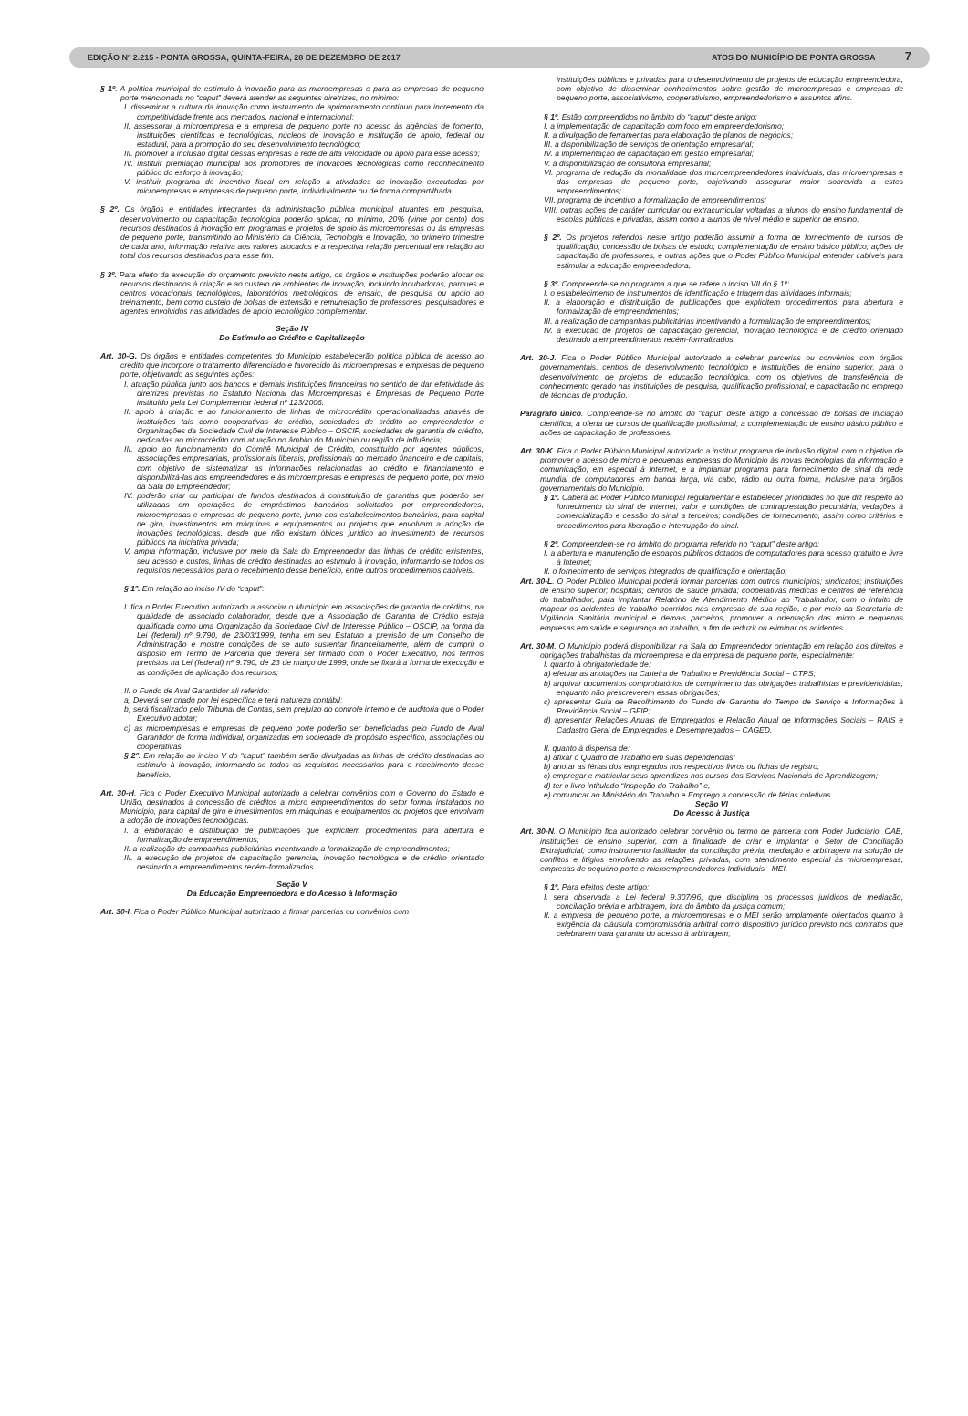EDIÇÃO Nº 2.215 - PONTA GROSSA, QUINTA-FEIRA, 28 DE DEZEMBRO DE 2017 ATOS DO MUNICÍPIO DE PONTA GROSSA 7
§ 1º. A política municipal de estímulo à inovação para as microempresas e para as empresas de pequeno porte mencionada no “caput” deverá atender as seguintes diretrizes, no mínimo:
I. disseminar a cultura da inovação como instrumento de aprimoramento contínuo para incremento da competitividade frente aos mercados, nacional e internacional;
II. assessorar a microempresa e a empresa de pequeno porte no acesso às agências de fomento, instituições científicas e tecnológicas, núcleos de inovação e instituição de apoio, federal ou estadual, para a promoção do seu desenvolvimento tecnológico;
III. promover a inclusão digital dessas empresas à rede de alta velocidade ou apoio para esse acesso;
IV. instituir premiação municipal aos promotores de inovações tecnológicas como reconhecimento público do esforço à inovação;
V. instituir programa de incentivo fiscal em relação a atividades de inovação executadas por microempresas e empresas de pequeno porte, individualmente ou de forma compartilhada.
§ 2º. Os órgãos e entidades integrantes da administração pública municipal atuantes em pesquisa, desenvolvimento ou capacitação tecnológica poderão aplicar, no mínimo, 20% (vinte por cento) dos recursos destinados à inovação em programas e projetos de apoio às microempresas ou às empresas de pequeno porte, transmitindo ao Ministério da Ciência, Tecnologia e Inovação, no primeiro trimestre de cada ano, informação relativa aos valores alocados e a respectiva relação percentual em relação ao total dos recursos destinados para esse fim.
§ 3º. Para efeito da execução do orçamento previsto neste artigo, os órgãos e instituições poderão alocar os recursos destinados à criação e ao custeio de ambientes de inovação, incluindo incubadoras, parques e centros vocacionais tecnológicos, laboratórios metrológicos, de ensaio, de pesquisa ou apoio ao treinamento, bem como custeio de bolsas de extensão e remuneração de professores, pesquisadores e agentes envolvidos nas atividades de apoio tecnológico complementar.
Seção IV
Do Estímulo ao Crédito e Capitalização
Art. 30-G. Os órgãos e entidades competentes do Município estabelecerão política pública de acesso ao crédito que incorpore o tratamento diferenciado e favorecido às microempresas e empresas de pequeno porte, objetivando as seguintes ações:
I. atuação pública junto aos bancos e demais instituições financeiras no sentido de dar efetividade às diretrizes previstas no Estatuto Nacional das Microempresas e Empresas de Pequeno Porte instituído pela Lei Complementar federal nº 123/2006.
II. apoio à criação e ao funcionamento de linhas de microcrédito operacionalizadas através de instituições tais como cooperativas de crédito, sociedades de crédito ao empreendedor e Organizações da Sociedade Civil de Interesse Público – OSCIP, sociedades de garantia de crédito, dedicadas ao microcrédito com atuação no âmbito do Município ou região de influência;
III. apoio ao funcionamento do Comitê Municipal de Crédito, constituído por agentes públicos, associações empresariais, profissionais liberais, profissionais do mercado financeiro e de capitais, com objetivo de sistematizar as informações relacionadas ao crédito e financiamento e disponibilizá-las aos empreendedores e às microempresas e empresas de pequeno porte, por meio da Sala do Empreendedor;
IV. poderão criar ou participar de fundos destinados à constituição de garantias que poderão ser utilizadas em operações de empréstimos bancários solicitados por empreendedores, microempresas e empresas de pequeno porte, junto aos estabelecimentos bancários, para capital de giro, investimentos em máquinas e equipamentos ou projetos que envolvam a adoção de inovações tecnológicas, desde que não existam óbices jurídico ao investimento de recursos públicos na iniciativa privada;
V. ampla informação, inclusive por meio da Sala do Empreendedor das linhas de crédito existentes, seu acesso e custos, linhas de crédito destinadas ao estímulo à inovação, informando-se todos os requisitos necessários para o recebimento desse benefício, entre outros procedimentos cabíveis.
§ 1º. Em relação ao inciso IV do “caput”:
I. fica o Poder Executivo autorizado a associar o Município em associações de garantia de créditos, na qualidade de associado colaborador, desde que a Associação de Garantia de Crédito esteja qualificada como uma Organização da Sociedade Civil de Interesse Público – OSCIP, na forma da Lei (federal) nº 9.790, de 23/03/1999, tenha em seu Estatuto a previsão de um Conselho de Administração e mostre condições de se auto sustentar financeiramente, além de cumprir o disposto em Termo de Parceria que deverá ser firmado com o Poder Executivo, nos termos previstos na Lei (federal) nº 9.790, de 23 de março de 1999, onde se fixará a forma de execução e as condições de aplicação dos recursos;
II. o Fundo de Aval Garantidor ali referido:
a) Deverá ser criado por lei específica e terá natureza contábil;
b) será fiscalizado pelo Tribunal de Contas, sem prejuízo do controle interno e de auditoria que o Poder Executivo adotar;
c) as microempresas e empresas de pequeno porte poderão ser beneficiadas pelo Fundo de Aval Garantidor de forma individual, organizadas em sociedade de propósito específico, associações ou cooperativas.
§ 2º. Em relação ao inciso V do “caput” também serão divulgadas as linhas de crédito destinadas ao estímulo à inovação, informando-se todos os requisitos necessários para o recebimento desse benefício.
Art. 30-H. Fica o Poder Executivo Municipal autorizado a celebrar convênios com o Governo do Estado e União, destinados à concessão de créditos a micro empreendimentos do setor formal instalados no Município, para capital de giro e investimentos em máquinas e equipamentos ou projetos que envolvam a adoção de inovações tecnológicas.
I. a elaboração e distribuição de publicações que explicitem procedimentos para abertura e formalização de empreendimentos;
II. a realização de campanhas publicitárias incentivando a formalização de empreendimentos;
III. a execução de projetos de capacitação gerencial, inovação tecnológica e de crédito orientado destinado a empreendimentos recém-formalizados.
Seção V
Da Educação Empreendedora e do Acesso à Informação
Art. 30-I. Fica o Poder Público Municipal autorizado a firmar parcerias ou convênios com
instituições públicas e privadas para o desenvolvimento de projetos de educação empreendedora, com objetivo de disseminar conhecimentos sobre gestão de microempresas e empresas de pequeno porte, associativismo, cooperativismo, empreendedorismo e assuntos afins.
§ 1º. Estão compreendidos no âmbito do “caput“ deste artigo:
I. a implementação de capacitação com foco em empreendedorismo;
II. a divulgação de ferramentas para elaboração de planos de negócios;
III. a disponibilização de serviços de orientação empresarial;
IV. a implementação de capacitação em gestão empresarial;
V. a disponibilização de consultoria empresarial;
VI. programa de redução da mortalidade dos microempreendedores individuais, das microempresas e das empresas de pequeno porte, objetivando assegurar maior sobrevida a estes empreendimentos;
VII. programa de incentivo a formalização de empreendimentos;
VIII. outras ações de caráter curricular ou extracurricular voltadas a alunos do ensino fundamental de escolas públicas e privadas, assim como a alunos de nível médio e superior de ensino.
§ 2º. Os projetos referidos neste artigo poderão assumir a forma de fornecimento de cursos de qualificação; concessão de bolsas de estudo; complementação de ensino básico público; ações de capacitação de professores, e outras ações que o Poder Público Municipal entender cabíveis para estimular a educação empreendedora.
§ 3º. Compreende-se no programa a que se refere o inciso VII do § 1º:
I. o estabelecimento de instrumentos de identificação e triagem das atividades informais;
II. a elaboração e distribuição de publicações que explicitem procedimentos para abertura e formalização de empreendimentos;
III. a realização de campanhas publicitárias incentivando a formalização de empreendimentos;
IV. a execução de projetos de capacitação gerencial, inovação tecnológica e de crédito orientado destinado a empreendimentos recém-formalizados.
Art. 30-J. Fica o Poder Público Municipal autorizado a celebrar parcerias ou convênios com órgãos governamentais, centros de desenvolvimento tecnológico e instituições de ensino superior, para o desenvolvimento de projetos de educação tecnológica, com os objetivos de transferência de conhecimento gerado nas instituições de pesquisa, qualificação profissional, e capacitação no emprego de técnicas de produção.
Parágrafo único. Compreende-se no âmbito do “caput” deste artigo a concessão de bolsas de iniciação científica; a oferta de cursos de qualificação profissional; a complementação de ensino básico público e ações de capacitação de professores.
Art. 30-K. Fica o Poder Público Municipal autorizado a instituir programa de inclusão digital, com o objetivo de promover o acesso de micro e pequenas empresas do Município às novas tecnologias da informação e comunicação, em especial à Internet, e a implantar programa para fornecimento de sinal da rede mundial de computadores em banda larga, via cabo, rádio ou outra forma, inclusive para órgãos governamentais do Município.
§ 1º. Caberá ao Poder Público Municipal regulamentar e estabelecer prioridades no que diz respeito ao fornecimento do sinal de Internet; valor e condições de contraprestação pecuniária; vedações à comercialização e cessão do sinal a terceiros; condições de fornecimento, assim como critérios e procedimentos para liberação e interrupção do sinal.
§ 2º. Compreendem-se no âmbito do programa referido no “caput” deste artigo:
I. a abertura e manutenção de espaços públicos dotados de computadores para acesso gratuito e livre à Internet;
II. o fornecimento de serviços integrados de qualificação e orientação;
Art. 30-L. O Poder Público Municipal poderá formar parcerias com outros municípios; sindicatos; instituições de ensino superior; hospitais; centros de saúde privada; cooperativas médicas e centros de referência do trabalhador, para implantar Relatório de Atendimento Médico ao Trabalhador, com o intuito de mapear os acidentes de trabalho ocorridos nas empresas de sua região, e por meio da Secretaria de Vigilância Sanitária municipal e demais parceiros, promover a orientação das micro e pequenas empresas em saúde e segurança no trabalho, a fim de reduzir ou eliminar os acidentes.
Art. 30-M. O Município poderá disponibilizar na Sala do Empreendedor orientação em relação aos direitos e obrigações trabalhistas da microempresa e da empresa de pequeno porte, especialmente:
I. quanto à obrigatoriedade de:
a) efetuar as anotações na Carteira de Trabalho e Previdência Social – CTPS;
b) arquivar documentos comprobatórios de cumprimento das obrigações trabalhistas e previdenciárias, enquanto não prescreverem essas obrigações;
c) apresentar Guia de Recolhimento do Fundo de Garantia do Tempo de Serviço e Informações à Previdência Social – GFIP;
d) apresentar Relações Anuais de Empregados e Relação Anual de Informações Sociais – RAIS e Cadastro Geral de Empregados e Desempregados – CAGED.
II. quanto à dispensa de:
a) afixar o Quadro de Trabalho em suas dependências;
b) anotar as férias dos empregados nos respectivos livros ou fichas de registro;
c) empregar e matricular seus aprendizes nos cursos dos Serviços Nacionais de Aprendizagem;
d) ter o livro intitulado “Inspeção do Trabalho” e,
e) comunicar ao Ministério do Trabalho e Emprego a concessão de férias coletivas.
Seção VI
Do Acesso à Justiça
Art. 30-N. O Município fica autorizado celebrar convênio ou termo de parceria com Poder Judiciário, OAB, instituições de ensino superior, com a finalidade de criar e implantar o Setor de Conciliação Extrajudicial, como instrumento facilitador da conciliação prévia, mediação e arbitragem na solução de conflitos e litígios envolvendo as relações privadas, com atendimento especial às microempresas, empresas de pequeno porte e microempreendedores Individuais - MEI.
§ 1º. Para efeitos deste artigo:
I. será observada a Lei federal 9.307/96, que disciplina os processos jurídicos de mediação, conciliação prévia e arbitragem, fora do âmbito da justiça comum;
II. a empresa de pequeno porte, a microempresas e o MEI serão amplamente orientados quanto à exigência da cláusula compromissória arbitral como dispositivo jurídico previsto nos contratos que celebrarem para garantia do acesso à arbitragem;